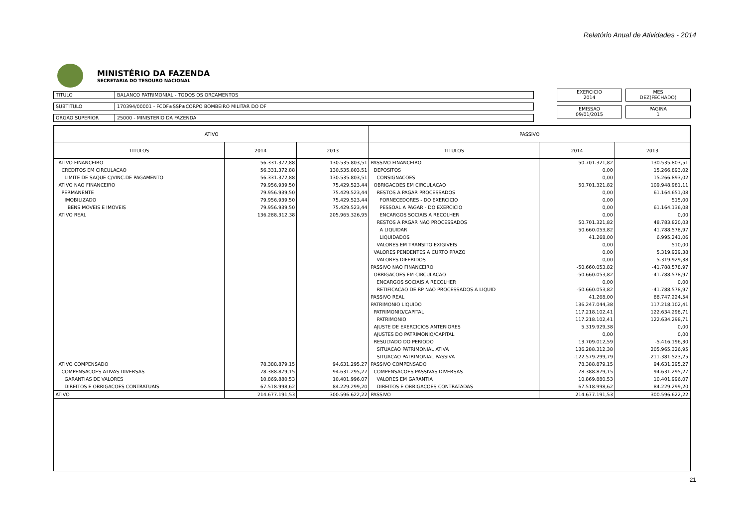Relatório Anual de Atividades - 2014
MINISTÉRIO DA FAZENDA
SECRETARIA DO TESOURO NACIONAL
TITULO BALANCO PATRIMONIAL - TODOS OS ORCAMENTOS
SUBTITULO 170394/00001 - FCDF±SSP±CORPO BOMBEIRO MILITAR DO DF
ORGAO SUPERIOR 25000 - MINISTERIO DA FAZENDA
EXERCICIO
2014
MES
DEZ(FECHADO)
EMISSAO
09/01/2015
PAGINA
1
| ATIVO | | | PASSIVO | | |
| --- | --- | --- | --- | --- | --- |
| TITULOS | 2014 | 2013 | TITULOS | 2014 | 2013 |
| ATIVO FINANCEIRO | 56.331.372,88 | 130.535.803,51 | PASSIVO FINANCEIRO | 50.701.321,82 | 130.535.803,51 |
| CREDITOS EM CIRCULACAO | 56.331.372,88 | 130.535.803,51 | DEPOSITOS | 0,00 | 15.266.893,02 |
| LIMITE DE SAQUE C/VINC.DE PAGAMENTO | 56.331.372,88 | 130.535.803,51 | CONSIGNACOES | 0,00 | 15.266.893,02 |
| ATIVO NAO FINANCEIRO | 79.956.939,50 | 75.429.523,44 | OBRIGACOES EM CIRCULACAO | 50.701.321,82 | 109.948.981,11 |
| PERMANENTE | 79.956.939,50 | 75.429.523,44 | RESTOS A PAGAR PROCESSADOS | 0,00 | 61.164.651,08 |
| IMOBILIZADO | 79.956.939,50 | 75.429.523,44 | FORNECEDORES - DO EXERCICIO | 0,00 | 515,00 |
| BENS MOVEIS E IMOVEIS | 79.956.939,50 | 75.429.523,44 | PESSOAL A PAGAR - DO EXERCICIO | 0,00 | 61.164.136,08 |
| ATIVO REAL | 136.288.312,38 | 205.965.326,95 | ENCARGOS SOCIAIS A RECOLHER | 0,00 | 0,00 |
| | | | RESTOS A PAGAR NAO PROCESSADOS | 50.701.321,82 | 48.783.820,03 |
| | | | A LIQUIDAR | 50.660.053,82 | 41.788.578,97 |
| | | | LIQUIDADOS | 41.268,00 | 6.995.241,06 |
| | | | VALORES EM TRANSITO EXIGIVEIS | 0,00 | 510,00 |
| | | | VALORES PENDENTES A CURTO PRAZO | 0,00 | 5.319.929,38 |
| | | | VALORES DIFERIDOS | 0,00 | 5.319.929,38 |
| | | | PASSIVO NAO FINANCEIRO | -50.660.053,82 | -41.788.578,97 |
| | | | OBRIGACOES EM CIRCULACAO | -50.660.053,82 | -41.788.578,97 |
| | | | ENCARGOS SOCIAIS A RECOLHER | 0,00 | 0,00 |
| | | | RETIFICACAO DE RP NAO PROCESSADOS A LIQUID | -50.660.053,82 | -41.788.578,97 |
| | | | PASSIVO REAL | 41.268,00 | 88.747.224,54 |
| | | | PATRIMONIO LIQUIDO | 136.247.044,38 | 117.218.102,41 |
| | | | PATRIMONIO/CAPITAL | 117.218.102,41 | 122.634.298,71 |
| | | | PATRIMONIO | 117.218.102,41 | 122.634.298,71 |
| | | | AJUSTE DE EXERCICIOS ANTERIORES | 5.319.929,38 | 0,00 |
| | | | AJUSTES DO PATRIMONIO/CAPITAL | 0,00 | 0,00 |
| | | | RESULTADO DO PERIODO | 13.709.012,59 | -5.416.196,30 |
| | | | SITUACAO PATRIMONIAL ATIVA | 136.288.312,38 | 205.965.326,95 |
| | | | SITUACAO PATRIMONIAL PASSIVA | -122.579.299,79 | -211.381.523,25 |
| ATIVO COMPENSADO | 78.388.879,15 | 94.631.295,27 | PASSIVO COMPENSADO | 78.388.879,15 | 94.631.295,27 |
| COMPENSACOES ATIVAS DIVERSAS | 78.388.879,15 | 94.631.295,27 | COMPENSACOES PASSIVAS DIVERSAS | 78.388.879,15 | 94.631.295,27 |
| GARANTIAS DE VALORES | 10.869.880,53 | 10.401.996,07 | VALORES EM GARANTIA | 10.869.880,53 | 10.401.996,07 |
| DIREITOS E OBRIGACOES CONTRATUAIS | 67.518.998,62 | 84.229.299,20 | DIREITOS E OBRIGACOES CONTRATADAS | 67.518.998,62 | 84.229.299,20 |
| ATIVO | 214.677.191,53 | 300.596.622,22 | PASSIVO | 214.677.191,53 | 300.596.622,22 |
21